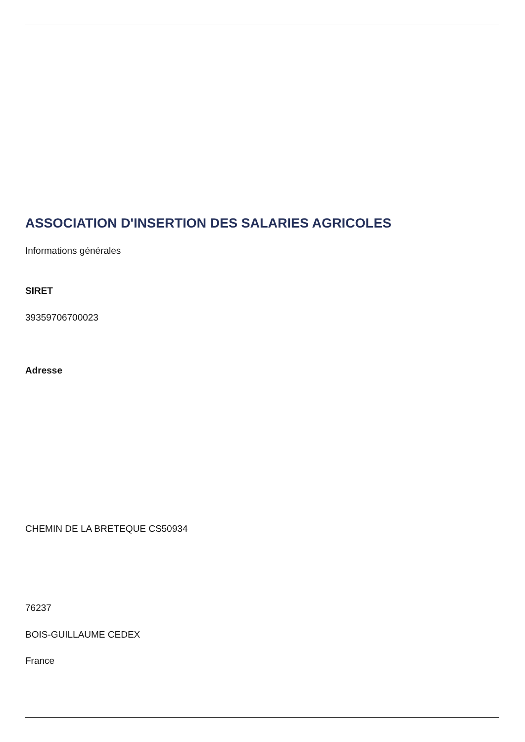ASSOCIATION D'INSERTION DES SALARIES AGRICOLES
Informations générales
SIRET
39359706700023
Adresse
CHEMIN DE LA BRETEQUE CS50934
76237
BOIS-GUILLAUME CEDEX
France